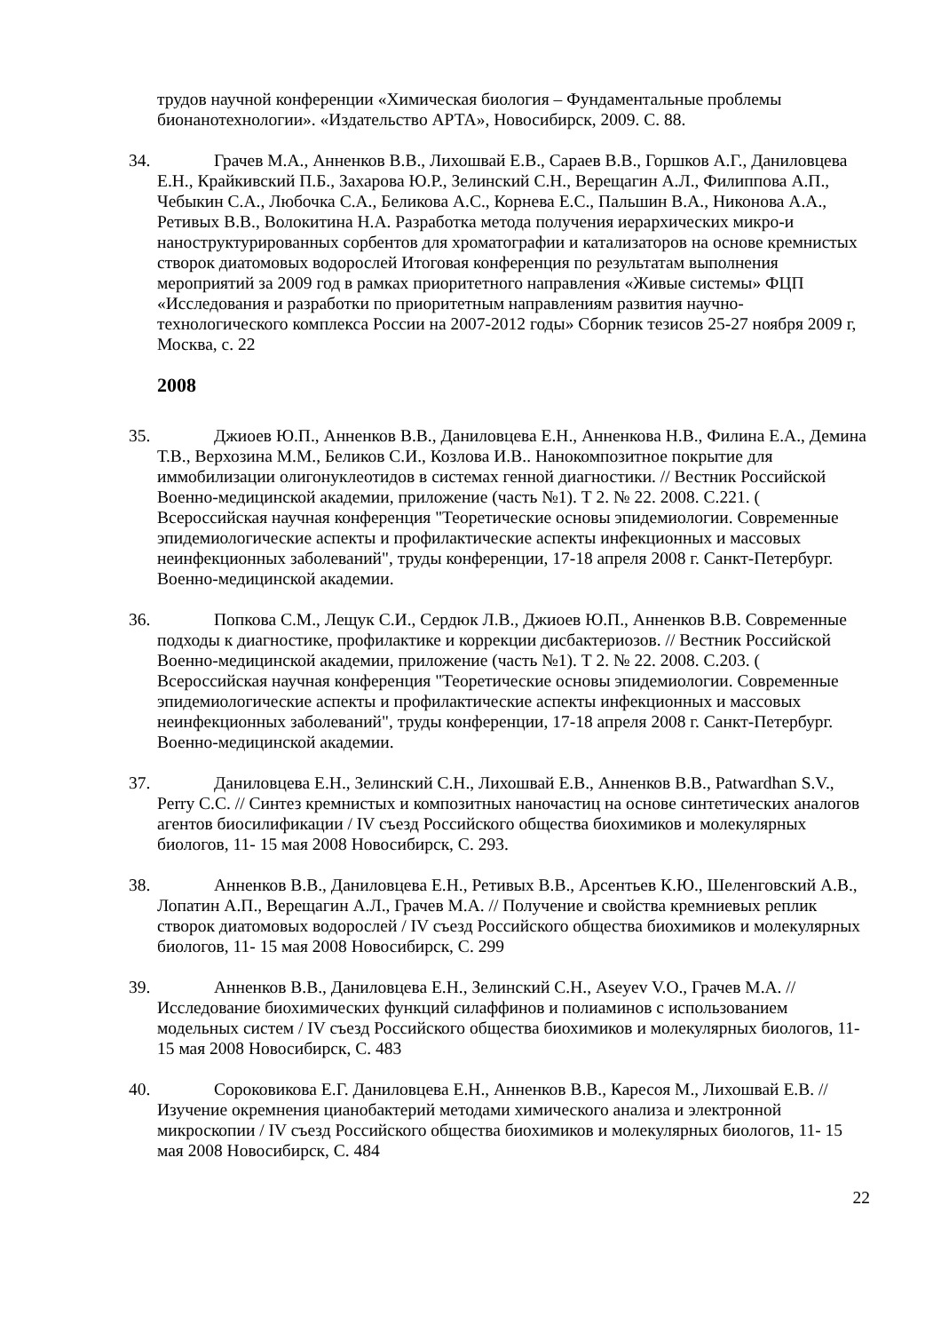трудов научной конференции «Химическая биология – Фундаментальные проблемы бионанотехнологии». «Издательство АРТА», Новосибирск, 2009. С. 88.
34. Грачев М.А., Анненков В.В., Лихошвай Е.В., Сараев В.В., Горшков А.Г., Даниловцева Е.Н., Крайкивский П.Б., Захарова Ю.Р., Зелинский С.Н., Верещагин А.Л., Филиппова А.П., Чебыкин С.А., Любочка С.А., Беликова А.С., Корнева Е.С., Пальшин В.А., Никонова А.А., Ретивых В.В., Волокитина Н.А. Разработка метода получения иерархических микро-и наноструктурированных сорбентов для хроматографии и катализаторов на основе кремнистых створок диатомовых водорослей Итоговая конференция по результатам выполнения мероприятий за 2009 год в рамках приоритетного направления «Живые системы» ФЦП «Исследования и разработки по приоритетным направлениям развития научно-технологического комплекса России на 2007-2012 годы» Сборник тезисов 25-27 ноября 2009 г, Москва, с. 22
2008
35. Джиоев Ю.П., Анненков В.В., Даниловцева Е.Н., Анненкова Н.В., Филина Е.А., Демина Т.В., Верхозина М.М., Беликов С.И., Козлова И.В.. Нанокомпозитное покрытие для иммобилизации олигонуклеотидов в системах генной диагностики. // Вестник Российской Военно-медицинской академии, приложение (часть №1). Т 2. № 22. 2008. С.221. ( Всероссийская научная конференция "Теоретические основы эпидемиологии. Современные эпидемиологические аспекты и профилактические аспекты инфекционных и массовых неинфекционных заболеваний", труды конференции, 17-18 апреля 2008 г. Санкт-Петербург. Военно-медицинской академии.
36. Попкова С.М., Лещук С.И., Сердюк Л.В., Джиоев Ю.П., Анненков В.В. Современные подходы к диагностике, профилактике и коррекции дисбактериозов. // Вестник Российской Военно-медицинской академии, приложение (часть №1). Т 2. № 22. 2008. С.203. ( Всероссийская научная конференция "Теоретические основы эпидемиологии. Современные эпидемиологические аспекты и профилактические аспекты инфекционных и массовых неинфекционных заболеваний", труды конференции, 17-18 апреля 2008 г. Санкт-Петербург. Военно-медицинской академии.
37. Даниловцева Е.Н., Зелинский С.Н., Лихошвай Е.В., Анненков В.В., Patwardhan S.V., Perry C.C. // Синтез кремнистых и композитных наночастиц на основе синтетических аналогов агентов биосилификации / IV съезд Российского общества биохимиков и молекулярных биологов, 11- 15 мая 2008 Новосибирск, С. 293.
38. Анненков В.В., Даниловцева Е.Н., Ретивых В.В., Арсентьев К.Ю., Шеленговский А.В., Лопатин А.П., Верещагин А.Л., Грачев М.А. // Получение и свойства кремниевых реплик створок диатомовых водорослей / IV съезд Российского общества биохимиков и молекулярных биологов, 11- 15 мая 2008 Новосибирск, С. 299
39. Анненков В.В., Даниловцева Е.Н., Зелинский С.Н., Aseyev V.O., Грачев М.А. // Исследование биохимических функций силаффинов и полиаминов с использованием модельных систем / IV съезд Российского общества биохимиков и молекулярных биологов, 11- 15 мая 2008 Новосибирск, С. 483
40. Сороковикова Е.Г. Даниловцева Е.Н., Анненков В.В., Каресоя М., Лихошвай Е.В. // Изучение окремнения цианобактерий методами химического анализа и электронной микроскопии / IV съезд Российского общества биохимиков и молекулярных биологов, 11- 15 мая 2008 Новосибирск, С. 484
22